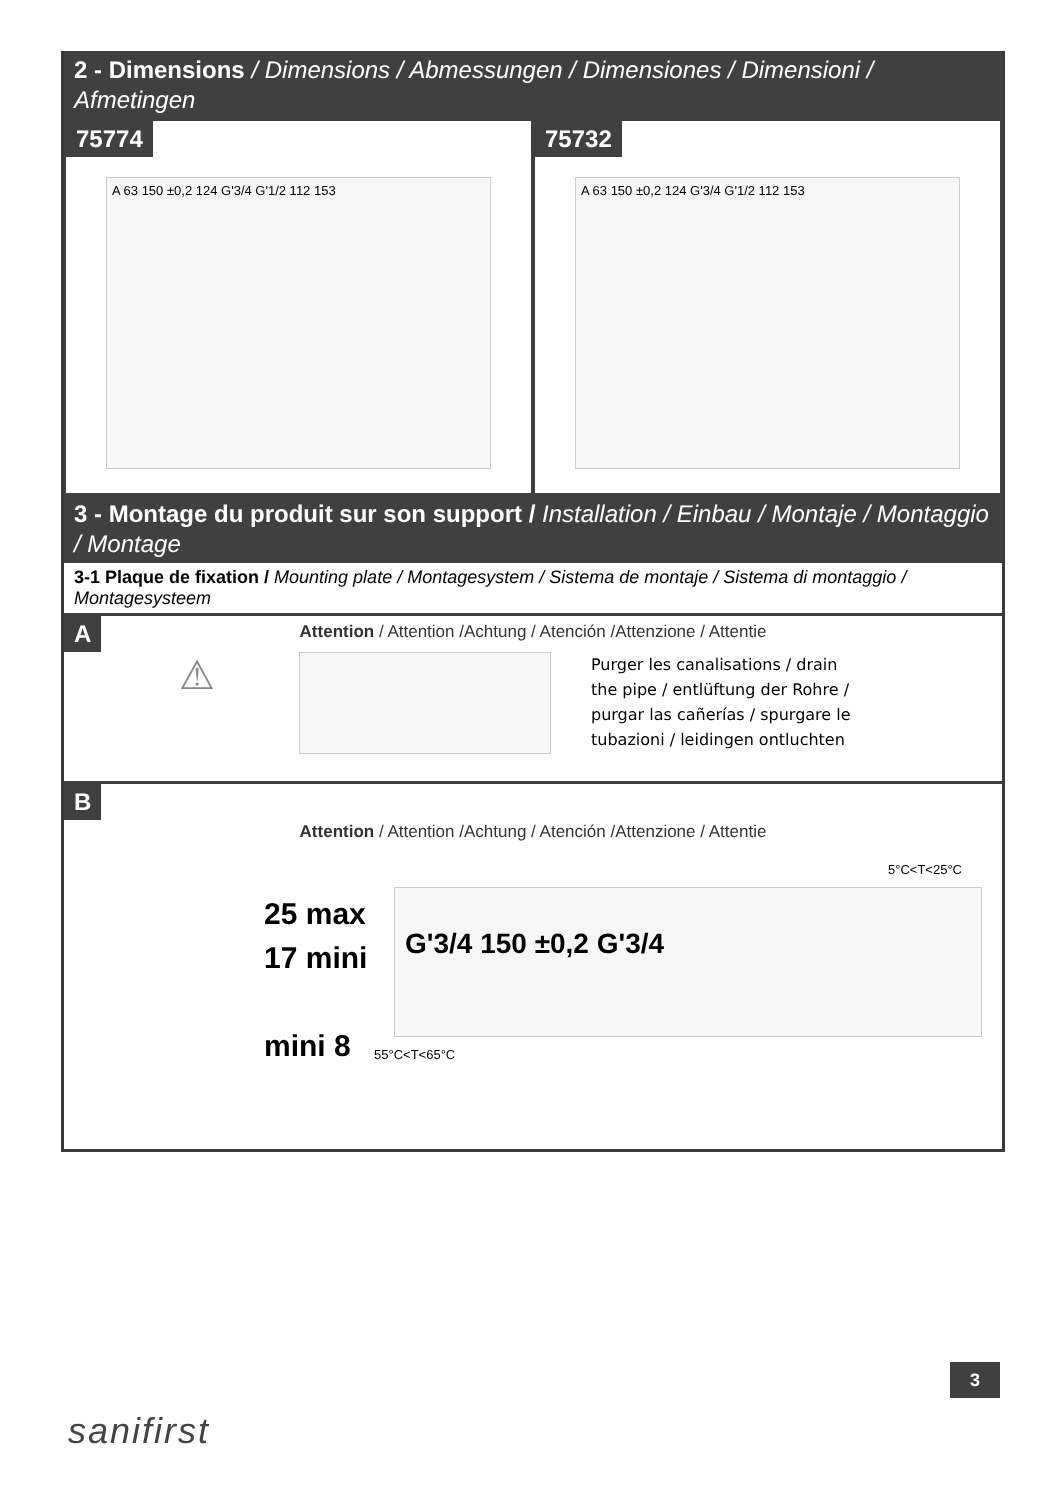2 - Dimensions / Dimensions / Abmessungen / Dimensiones / Dimensioni / Afmetingen
75774
A 63 150 ±0,2 124 G'3/4 G'1/2 112 153
75732
A 63 150 ±0,2 124 G'3/4 G'1/2 112 153
3 - Montage du produit sur son support / Installation / Einbau / Montaje / Montaggio / Montage
3-1 Plaque de fixation / Mounting plate / Montagesystem / Sistema de montaje / Sistema di montaggio / Montagesysteem
A
Attention / Attention /Achtung / Atención /Attenzione / Attentie
⚠
Purger les canalisations / drain the pipe / entlüftung der Rohre / purgar las cañerías / spurgare le tubazioni / leidingen ontluchten
B
Attention / Attention /Achtung / Atención /Attenzione / Attentie
25 max
17 mini
mini 8
5°C<T<25°C
G'3/4 150 ±0,2 G'3/4
55°C<T<65°C
3
sanifirst